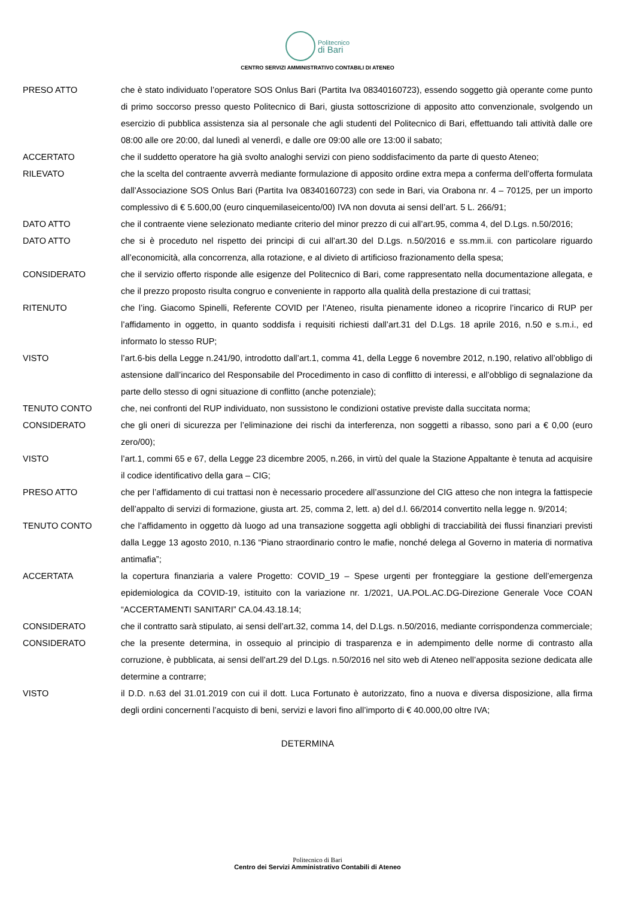Politecnico
di Bari
CENTRO SERVIZI AMMINISTRATIVO CONTABILI DI ATENEO
PRESO ATTO che è stato individuato l’operatore SOS Onlus Bari (Partita Iva 08340160723), essendo soggetto già operante come punto di primo soccorso presso questo Politecnico di Bari, giusta sottoscrizione di apposito atto convenzionale, svolgendo un esercizio di pubblica assistenza sia al personale che agli studenti del Politecnico di Bari, effettuando tali attività dalle ore 08:00 alle ore 20:00, dal lunedì al venerdì, e dalle ore 09:00 alle ore 13:00 il sabato;
ACCERTATO che il suddetto operatore ha già svolto analoghi servizi con pieno soddisfacimento da parte di questo Ateneo;
RILEVATO che la scelta del contraente avverrà mediante formulazione di apposito ordine extra mepa a conferma dell’offerta formulata dall’Associazione SOS Onlus Bari (Partita Iva 08340160723) con sede in Bari, via Orabona nr. 4 – 70125, per un importo complessivo di € 5.600,00 (euro cinquemilaseicento/00) IVA non dovuta ai sensi dell’art. 5 L. 266/91;
DATO ATTO che il contraente viene selezionato mediante criterio del minor prezzo di cui all’art.95, comma 4, del D.Lgs. n.50/2016;
DATO ATTO che si è proceduto nel rispetto dei principi di cui all’art.30 del D.Lgs. n.50/2016 e ss.mm.ii. con particolare riguardo all’economicità, alla concorrenza, alla rotazione, e al divieto di artificioso frazionamento della spesa;
CONSIDERATO che il servizio offerto risponde alle esigenze del Politecnico di Bari, come rappresentato nella documentazione allegata, e che il prezzo proposto risulta congruo e conveniente in rapporto alla qualità della prestazione di cui trattasi;
RITENUTO che l’ing. Giacomo Spinelli, Referente COVID per l’Ateneo, risulta pienamente idoneo a ricoprire l’incarico di RUP per l’affidamento in oggetto, in quanto soddisfa i requisiti richiesti dall’art.31 del D.Lgs. 18 aprile 2016, n.50 e s.m.i., ed informato lo stesso RUP;
VISTO l’art.6-bis della Legge n.241/90, introdotto dall’art.1, comma 41, della Legge 6 novembre 2012, n.190, relativo all’obbligo di astensione dall’incarico del Responsabile del Procedimento in caso di conflitto di interessi, e all’obbligo di segnalazione da parte dello stesso di ogni situazione di conflitto (anche potenziale);
TENUTO CONTO che, nei confronti del RUP individuato, non sussistono le condizioni ostative previste dalla succitata norma;
CONSIDERATO che gli oneri di sicurezza per l’eliminazione dei rischi da interferenza, non soggetti a ribasso, sono pari a € 0,00 (euro zero/00);
VISTO l’art.1, commi 65 e 67, della Legge 23 dicembre 2005, n.266, in virtù del quale la Stazione Appaltante è tenuta ad acquisire il codice identificativo della gara – CIG;
PRESO ATTO che per l’affidamento di cui trattasi non è necessario procedere all’assunzione del CIG atteso che non integra la fattispecie dell’appalto di servizi di formazione, giusta art. 25, comma 2, lett. a) del d.l. 66/2014 convertito nella legge n. 9/2014;
TENUTO CONTO che l’affidamento in oggetto dà luogo ad una transazione soggetta agli obblighi di tracciabilità dei flussi finanziari previsti dalla Legge 13 agosto 2010, n.136 “Piano straordinario contro le mafie, nonché delega al Governo in materia di normativa antimafia”;
ACCERTATA la copertura finanziaria a valere Progetto: COVID_19 – Spese urgenti per fronteggiare la gestione dell’emergenza epidemiologica da COVID-19, istituito con la variazione nr. 1/2021, UA.POL.AC.DG-Direzione Generale Voce COAN “ACCERTAMENTI SANITARI” CA.04.43.18.14;
CONSIDERATO che il contratto sarà stipulato, ai sensi dell’art.32, comma 14, del D.Lgs. n.50/2016, mediante corrispondenza commerciale;
CONSIDERATO che la presente determina, in ossequio al principio di trasparenza e in adempimento delle norme di contrasto alla corruzione, è pubblicata, ai sensi dell’art.29 del D.Lgs. n.50/2016 nel sito web di Ateneo nell’apposita sezione dedicata alle determine a contrarre;
VISTO il D.D. n.63 del 31.01.2019 con cui il dott. Luca Fortunato è autorizzato, fino a nuova e diversa disposizione, alla firma degli ordini concernenti l’acquisto di beni, servizi e lavori fino all’importo di € 40.000,00 oltre IVA;
DETERMINA
Politecnico di Bari
Centro dei Servizi Amministrativo Contabili di Ateneo